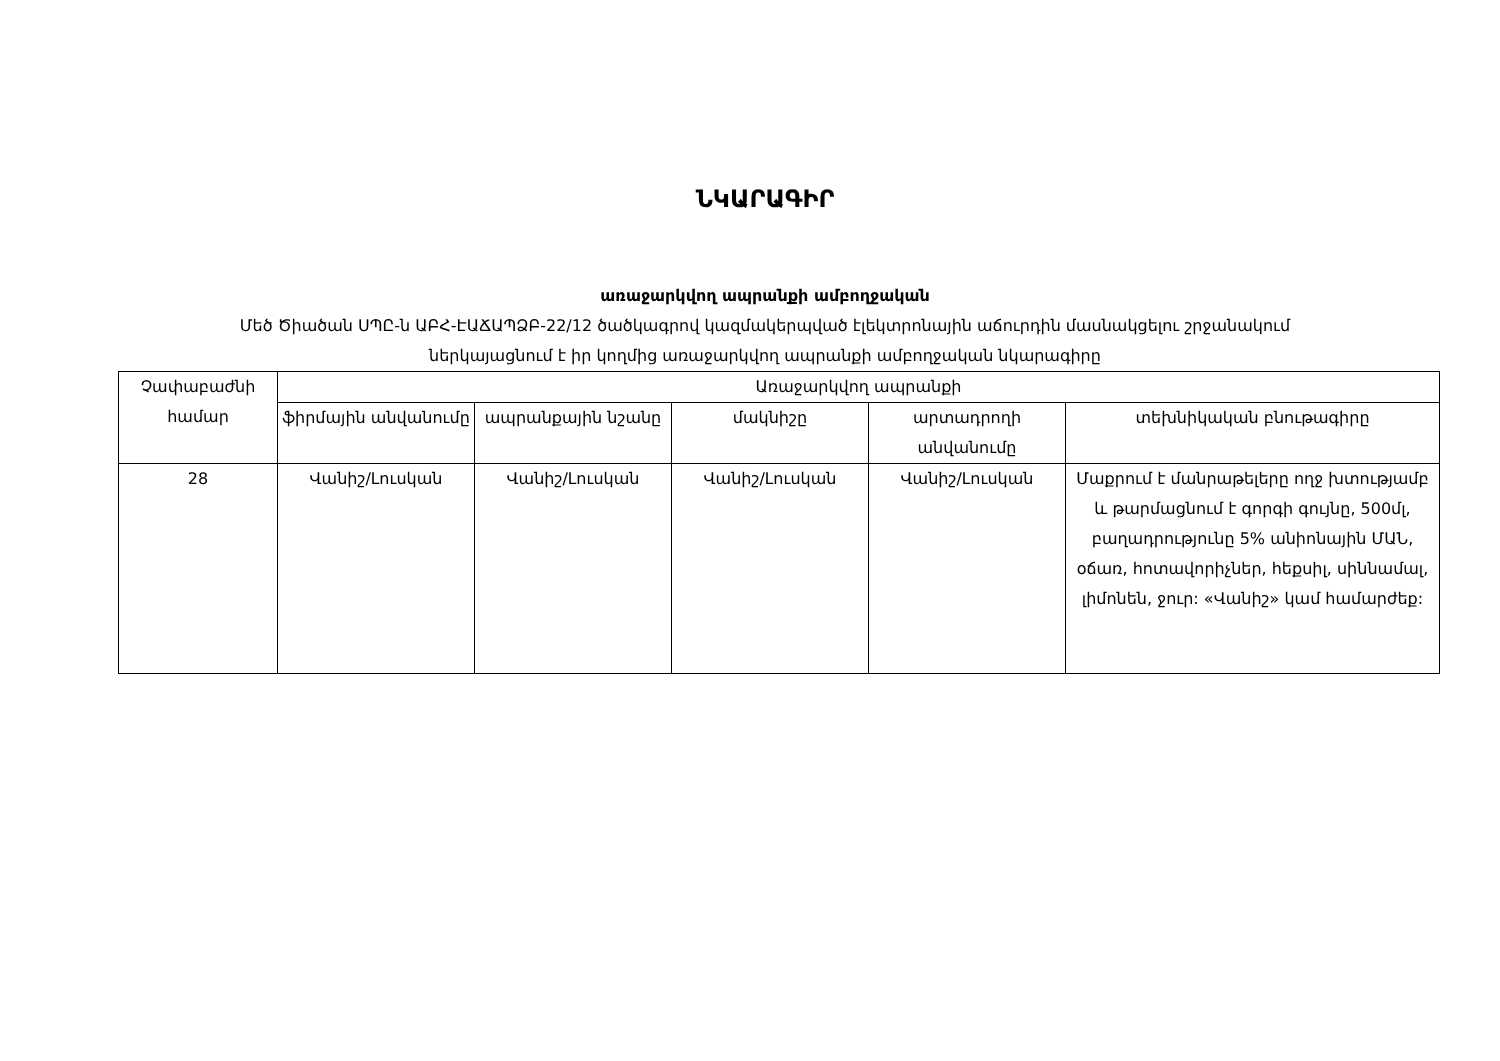ՆԿԱՐԱԳԻՐ
առաջարկվող ապրանքի ամբողջական
Մեծ Ծիածան ՍՊԸ-ն ԱԲՀ-ԷԱՃԱՊՁԲ-22/12 ծածկագրով կազմակերպված էլեկտրոնային աճուրդին մասնակցելու շրջանակում
ներկայացնում է իր կողմից առաջարկվող ապրանքի ամբողջական նկարագիրը
| Չափաբաժնի համար | Առաջարկվող ապրանքի | | | | |
| --- | --- | --- | --- | --- | --- |
| | ֆիրմային անվանումը | ապրանքային նշանը | մակնիշը | արտադրողի անվանումը | տեխնիկական բնութագիրը |
| 28 | Վանիշ/Լուսկան | Վանիշ/Լուսկան | Վանիշ/Լուսկան | Վանիշ/Լուսկան | Մաքրում է մանրաթելերը ողջ խտությամբ և թարմացնում է գորգի գույնը, 500մլ, բաղադրությունը 5% անիոնային ՄԱՆ, օճառ, հոտավորիչներ, հեքսիլ, սիննամալ, լիմոնեն, ջուր: «Վանիշ» կամ համարժեք: |